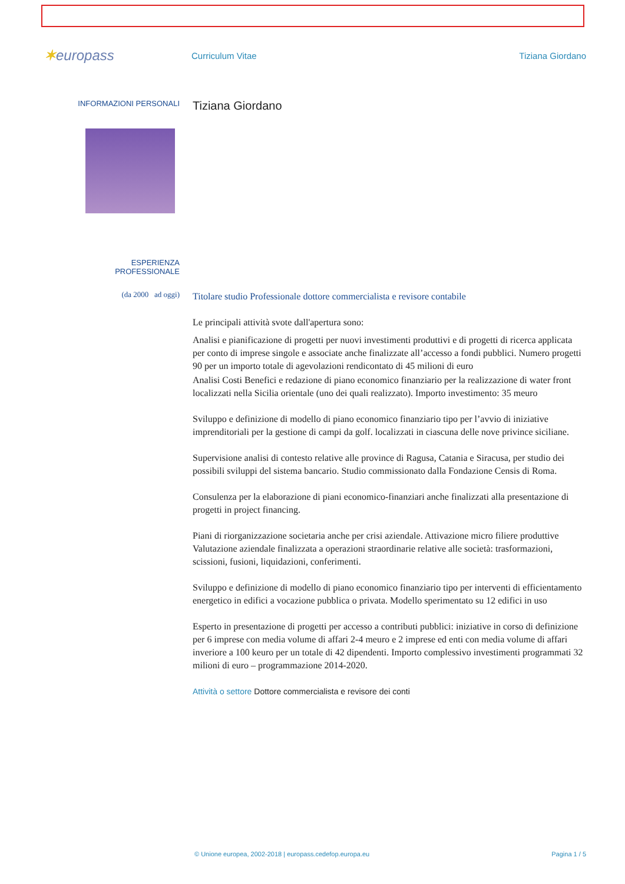✶europass
Curriculum Vitae Tiziana Giordano
INFORMAZIONI PERSONALI
Tiziana Giordano
ESPERIENZA
PROFESSIONALE
(da 2000 ad oggi)
Titolare studio Professionale dottore commercialista e revisore contabile
Le principali attività svote dall'apertura sono:
Analisi e pianificazione di progetti per nuovi investimenti produttivi e di progetti di ricerca applicata per conto di imprese singole e associate anche finalizzate all’accesso a fondi pubblici. Numero progetti 90 per un importo totale di agevolazioni rendicontato di 45 milioni di euro
Analisi Costi Benefici e redazione di piano economico finanziario per la realizzazione di water front localizzati nella Sicilia orientale (uno dei quali realizzato). Importo investimento: 35 meuro
Sviluppo e definizione di modello di piano economico finanziario tipo per l’avvio di iniziative imprenditoriali per la gestione di campi da golf. localizzati in ciascuna delle nove privince siciliane.
Supervisione analisi di contesto relative alle province di Ragusa, Catania e Siracusa, per studio dei possibili sviluppi del sistema bancario. Studio commissionato dalla Fondazione Censis di Roma.
Consulenza per la elaborazione di piani economico-finanziari anche finalizzati alla presentazione di progetti in project financing.
Piani di riorganizzazione societaria anche per crisi aziendale. Attivazione micro filiere produttive
Valutazione aziendale finalizzata a operazioni straordinarie relative alle società: trasformazioni, scissioni, fusioni, liquidazioni, conferimenti.
Sviluppo e definizione di modello di piano economico finanziario tipo per interventi di efficientamento energetico in edifici a vocazione pubblica o privata. Modello sperimentato su 12 edifici in uso
Esperto in presentazione di progetti per accesso a contributi pubblici: iniziative in corso di definizione per 6 imprese con media volume di affari 2-4 meuro e 2 imprese ed enti con media volume di affari inveriore a 100 keuro per un totale di 42 dipendenti. Importo complessivo investimenti programmati 32 milioni di euro – programmazione 2014-2020.
Attività o settore Dottore commercialista e revisore dei conti
© Unione europea, 2002-2018 | europass.cedefop.europa.eu Pagina 1 / 5